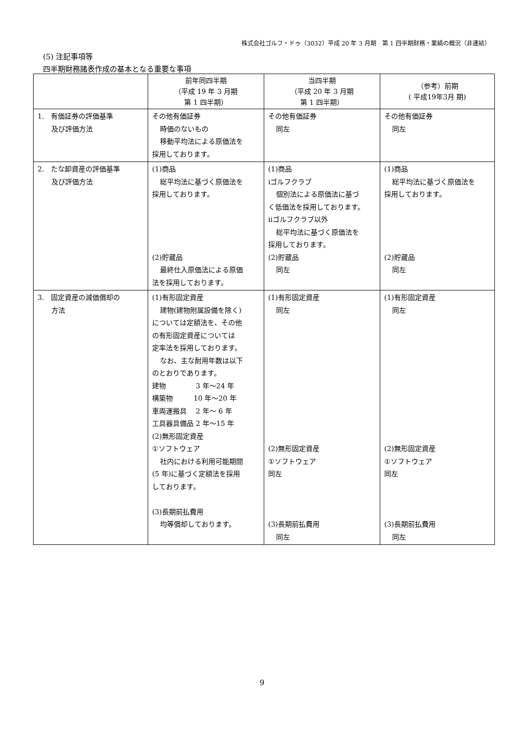株式会社ゴルフ・ドゥ（3032）平成 20 年 3 月期　第 1 四半期財務・業績の概況（非連結）
(5) 注記事項等
四半期財務諸表作成の基本となる重要な事項
| | 前年同四半期 （平成 19 年 3 月期 第 1 四半期） | 当四半期 （平成 20 年 3 月期 第 1 四半期） | （参考）前期 ( 平成19年3月 期) |
| --- | --- | --- | --- |
| 1. 有価証券の評価基準 及び評価方法 | その他有価証券 時価のないもの 移動平均法による原価法を 採用しております。 | その他有価証券 同左 | その他有価証券 同左 |
| 2. たな卸資産の評価基準 及び評価方法 | (1)商品 総平均法に基づく原価法を 採用しております。 (2)貯蔵品 最終仕入原価法による原価 法を採用しております。 | (1)商品 ⅰゴルフクラブ 個別法による原価法に基づ く低価法を採用しております。 ⅱゴルフクラブ以外 総平均法に基づく原価法を 採用しております。 (2)貯蔵品 同左 | (1)商品 総平均法に基づく原価法を 採用しております。 (2)貯蔵品 同左 |
| 3. 固定資産の減価償却の 方法 | (1)有形固定資産 建物(建物附属設備を除く) については定額法を、その他 の有形固定資産については 定率法を採用しております。 なお、主な耐用年数は以下 のとおりであります。 建物 3 年～24 年 構築物 10 年～20 年 車両運搬具 2 年～ 6 年 工具器具備品 2 年～15 年 (2)無形固定資産 ①ソフトウェア 社内における利用可能期間 (5 年)に基づく定額法を採用 しております。 (3)長期前払費用 均等償却しております。 | (1)有形固定資産 同左 (2)無形固定資産 ①ソフトウェア 同左 (3)長期前払費用 同左 | (1)有形固定資産 同左 (2)無形固定資産 ①ソフトウェア 同左 (3)長期前払費用 同左 |
9